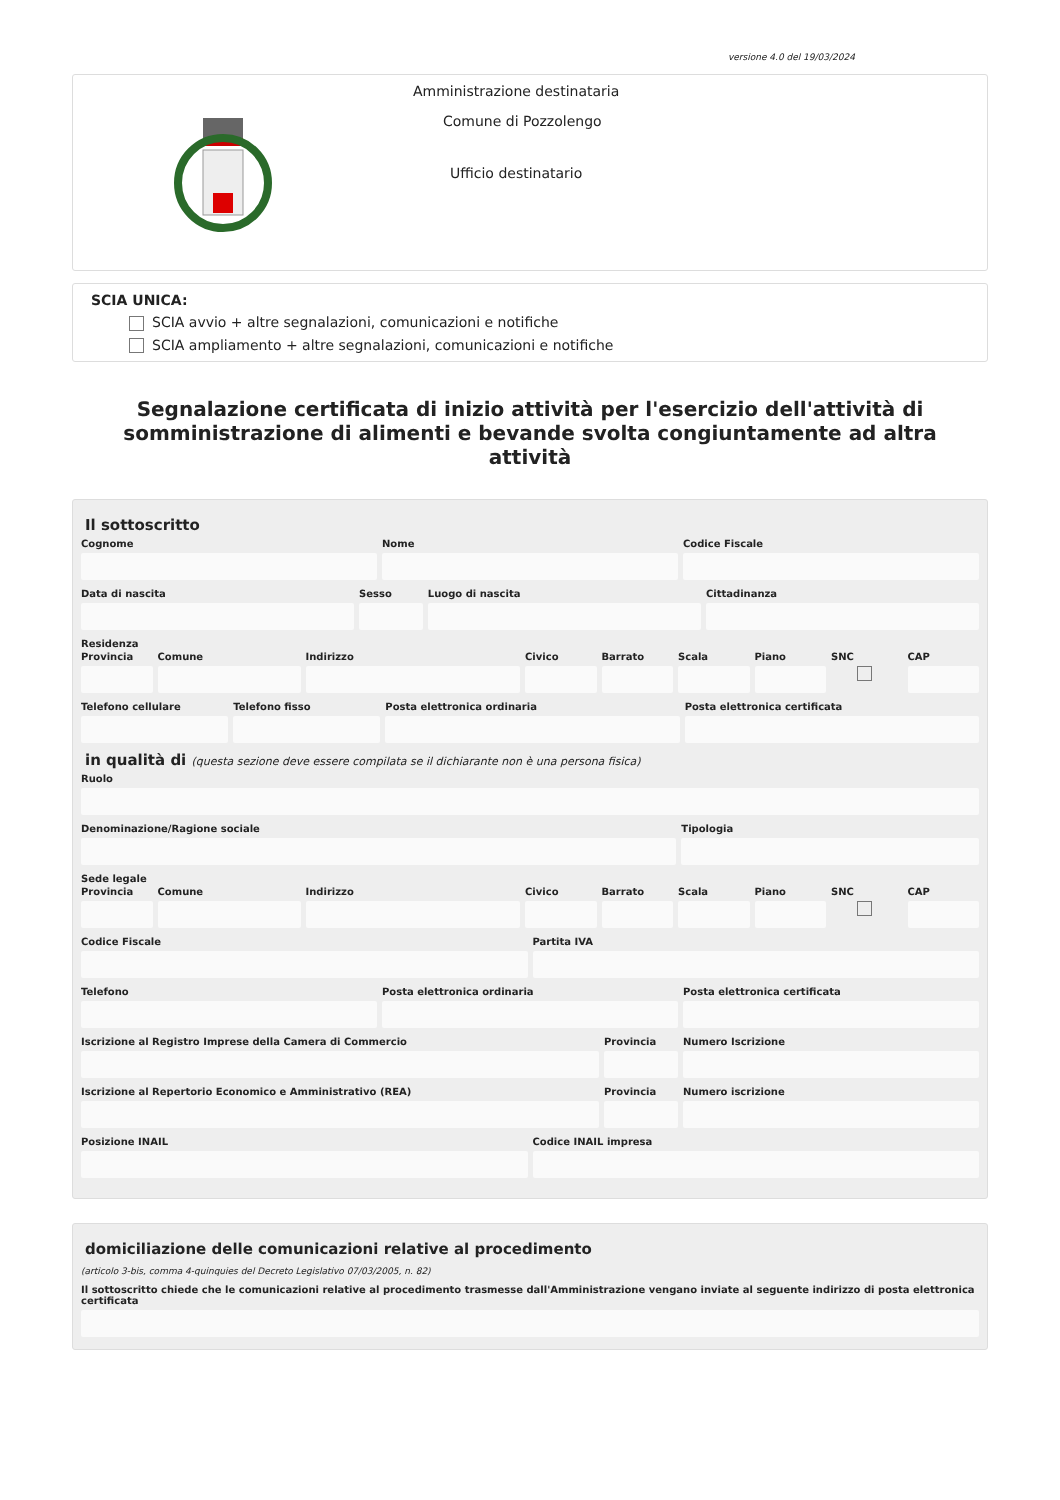versione 4.0 del 19/03/2024
Amministrazione destinataria
Comune di Pozzolengo
Ufficio destinatario
SCIA UNICA:
SCIA avvio + altre segnalazioni, comunicazioni e notifiche
SCIA ampliamento + altre segnalazioni, comunicazioni e notifiche
Segnalazione certificata di inizio attività per l'esercizio dell'attività di somministrazione di alimenti e bevande svolta congiuntamente ad altra attività
Il sottoscritto
Cognome Nome Codice Fiscale
Data di nascita Sesso Luogo di nascita Cittadinanza
Residenza
Provincia Comune Indirizzo Civico Barrato Scala Piano SNC
CAP
Telefono cellulare Telefono fisso Posta elettronica ordinaria Posta elettronica certificata
in qualità di (questa sezione deve essere compilata se il dichiarante non è una persona fisica)
Ruolo
Denominazione/Ragione sociale Tipologia
Sede legale
Provincia Comune Indirizzo Civico Barrato Scala Piano SNC
CAP
Codice Fiscale Partita IVA
Telefono Posta elettronica ordinaria Posta elettronica certificata
Iscrizione al Registro Imprese della Camera di Commercio
Provincia Numero Iscrizione
Iscrizione al Repertorio Economico e Amministrativo (REA)
Provincia Numero iscrizione
Posizione INAIL Codice INAIL impresa
domiciliazione delle comunicazioni relative al procedimento
(articolo 3-bis, comma 4-quinquies del Decreto Legislativo 07/03/2005, n. 82)
Il sottoscritto chiede che le comunicazioni relative al procedimento trasmesse dall'Amministrazione vengano inviate al seguente indirizzo di posta elettronica certificata